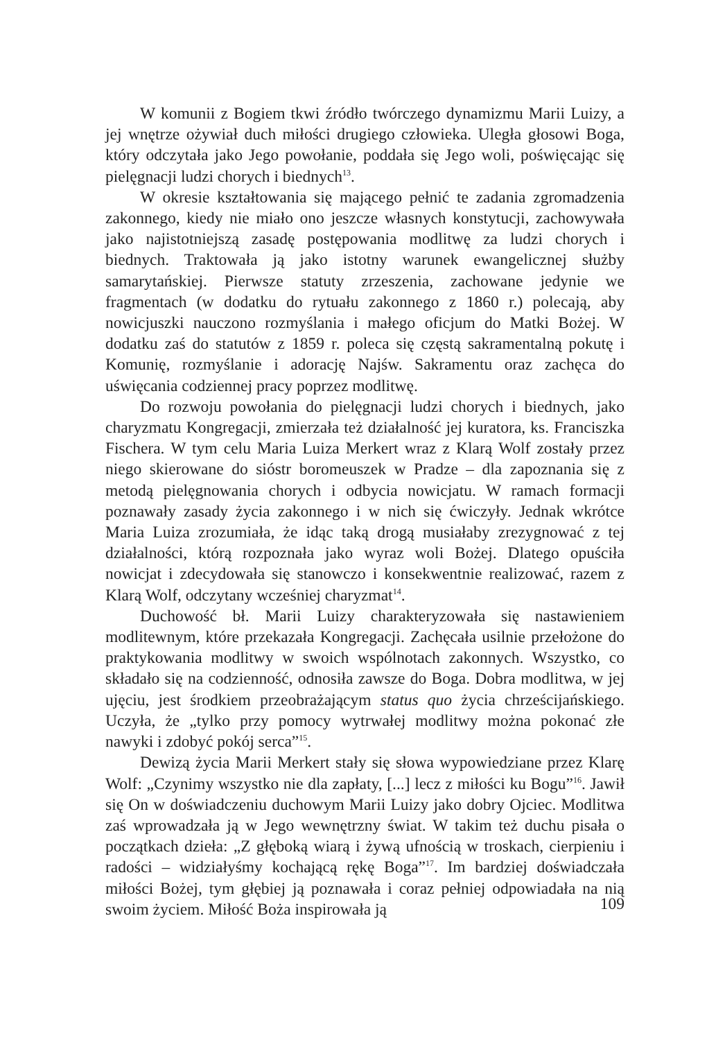W komunii z Bogiem tkwi źródło twórczego dynamizmu Marii Luizy, a jej wnętrze ożywiał duch miłości drugiego człowieka. Uległa głosowi Boga, który odczytała jako Jego powołanie, poddała się Jego woli, poświęcając się pielęgnacji ludzi chorych i biednych<sup>13</sup>.
W okresie kształtowania się mającego pełnić te zadania zgromadzenia zakonnego, kiedy nie miało ono jeszcze własnych konstytucji, zachowywała jako najistotniejszą zasadę postępowania modlitwę za ludzi chorych i biednych. Traktowała ją jako istotny warunek ewangelicznej służby samarytańskiej. Pierwsze statuty zrzeszenia, zachowane jedynie we fragmentach (w dodatku do rytuału zakonnego z 1860 r.) polecają, aby nowicjuszki nauczono rozmyślania i małego oficjum do Matki Bożej. W dodatku zaś do statutów z 1859 r. poleca się częstą sakramentalną pokutę i Komunię, rozmyślanie i adorację Najśw. Sakramentu oraz zachęca do uświęcania codziennej pracy poprzez modlitwę.
Do rozwoju powołania do pielęgnacji ludzi chorych i biednych, jako charyzmatu Kongregacji, zmierzała też działalność jej kuratora, ks. Franciszka Fischera. W tym celu Maria Luiza Merkert wraz z Klarą Wolf zostały przez niego skierowane do sióstr boromeuszek w Pradze – dla zapoznania się z metodą pielęgnowania chorych i odbycia nowicjatu. W ramach formacji poznawały zasady życia zakonnego i w nich się ćwiczyły. Jednak wkrótce Maria Luiza zrozumiała, że idąc taką drogą musiałaby zrezygnować z tej działalności, którą rozpoznała jako wyraz woli Bożej. Dlatego opuściła nowicjat i zdecydowała się stanowczo i konsekwentnie realizować, razem z Klarą Wolf, odczytany wcześniej charyzmat<sup>14</sup>.
Duchowość bł. Marii Luizy charakteryzowała się nastawieniem modlitewnym, które przekazała Kongregacji. Zachęcała usilnie przełożone do praktykowania modlitwy w swoich wspólnotach zakonnych. Wszystko, co składało się na codzienność, odnosiła zawsze do Boga. Dobra modlitwa, w jej ujęciu, jest środkiem przeobrażającym status quo życia chrześcijańskiego. Uczyła, że „tylko przy pomocy wytrwałej modlitwy można pokonać złe nawyki i zdobyć pokój serca”<sup>15</sup>.
Dewizą życia Marii Merkert stały się słowa wypowiedziane przez Klarę Wolf: „Czynimy wszystko nie dla zapłaty, [...] lecz z miłości ku Bogu”<sup>16</sup>. Jawił się On w doświadczeniu duchowym Marii Luizy jako dobry Ojciec. Modlitwa zaś wprowadzała ją w Jego wewnętrzny świat. W takim też duchu pisała o początkach dzieła: „Z głęboką wiarą i żywą ufnością w troskach, cierpieniu i radości – widziałyśmy kochającą rękę Boga”<sup>17</sup>. Im bardziej doświadczała miłości Bożej, tym głębiej ją poznawała i coraz pełniej odpowiadała na nią swoim życiem. Miłość Boża inspirowała ją
109